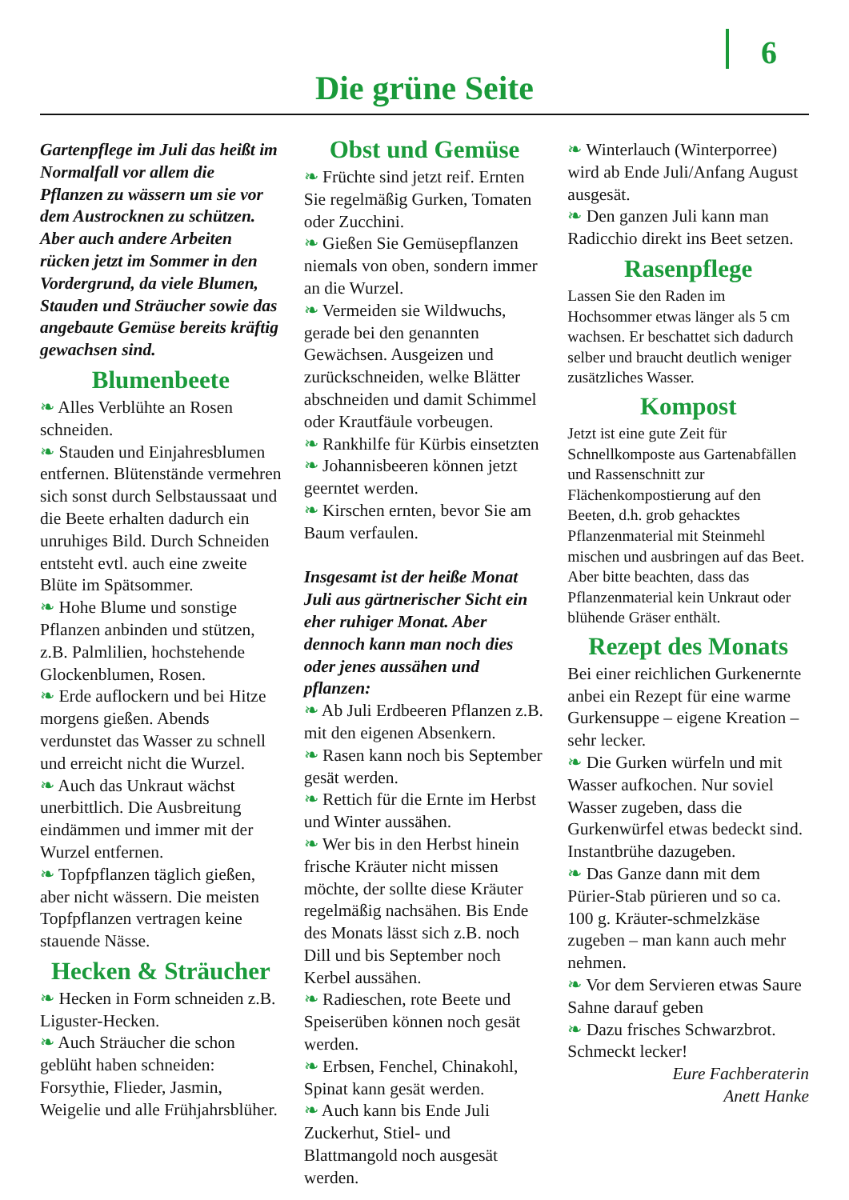6
Die grüne Seite
Gartenpflege im Juli das heißt im Normalfall vor allem die Pflanzen zu wässern um sie vor dem Austrocknen zu schützen. Aber auch andere Arbeiten rücken jetzt im Sommer in den Vordergrund, da viele Blumen, Stauden und Sträucher sowie das angebaute Gemüse bereits kräftig gewachsen sind.
Blumenbeete
❧ Alles Verblühte an Rosen schneiden.
❧ Stauden und Einjahresblumen entfernen. Blütenstände vermehren sich sonst durch Selbstaussaat und die Beete erhalten dadurch ein unruhiges Bild. Durch Schneiden entsteht evtl. auch eine zweite Blüte im Spätsommer.
❧ Hohe Blume und sonstige Pflanzen anbinden und stützen, z.B. Palmlilien, hochstehende Glockenblumen, Rosen.
❧ Erde auflockern und bei Hitze morgens gießen. Abends verdunstet das Wasser zu schnell und erreicht nicht die Wurzel.
❧ Auch das Unkraut wächst unerbittlich. Die Ausbreitung eindämmen und immer mit der Wurzel entfernen.
❧ Topfpflanzen täglich gießen, aber nicht wässern. Die meisten Topfpflanzen vertragen keine stauende Nässe.
Hecken & Sträucher
❧ Hecken in Form schneiden z.B. Liguster-Hecken.
❧ Auch Sträucher die schon geblüht haben schneiden: Forsythie, Flieder, Jasmin, Weigelie und alle Frühjahrsblüher.
Obst und Gemüse
❧ Früchte sind jetzt reif. Ernten Sie regelmäßig Gurken, Tomaten oder Zucchini.
❧ Gießen Sie Gemüsepflanzen niemals von oben, sondern immer an die Wurzel.
❧ Vermeiden sie Wildwuchs, gerade bei den genannten Gewächsen. Ausgeizen und zurückschneiden, welke Blätter abschneiden und damit Schimmel oder Krautfäule vorbeugen.
❧ Rankhilfe für Kürbis einsetzten
❧ Johannisbeeren können jetzt geerntet werden.
❧ Kirschen ernten, bevor Sie am Baum verfaulen.
Insgesamt ist der heiße Monat Juli aus gärtnerischer Sicht ein eher ruhiger Monat. Aber dennoch kann man noch dies oder jenes aussähen und pflanzen:
❧ Ab Juli Erdbeeren Pflanzen z.B. mit den eigenen Absenkern.
❧ Rasen kann noch bis September gesät werden.
❧ Rettich für die Ernte im Herbst und Winter aussähen.
❧ Wer bis in den Herbst hinein frische Kräuter nicht missen möchte, der sollte diese Kräuter regelmäßig nachsähen. Bis Ende des Monats lässt sich z.B. noch Dill und bis September noch Kerbel aussähen.
❧ Radieschen, rote Beete und Speiserüben können noch gesät werden.
❧ Erbsen, Fenchel, Chinakohl, Spinat kann gesät werden.
❧ Auch kann bis Ende Juli Zuckerhut, Stiel- und Blattmangold noch ausgesät werden.
❧ Winterlauch (Winterporree) wird ab Ende Juli/Anfang August ausgesät.
❧ Den ganzen Juli kann man Radicchio direkt ins Beet setzen.
Rasenpflege
Lassen Sie den Raden im Hochsommer etwas länger als 5 cm wachsen. Er beschattet sich dadurch selber und braucht deutlich weniger zusätzliches Wasser.
Kompost
Jetzt ist eine gute Zeit für Schnellkomposte aus Gartenabfällen und Rassenschnitt zur Flächenkompostierung auf den Beeten, d.h. grob gehacktes Pflanzenmaterial mit Steinmehl mischen und ausbringen auf das Beet. Aber bitte beachten, dass das Pflanzenmaterial kein Unkraut oder blühende Gräser enthält.
Rezept des Monats
Bei einer reichlichen Gurkenernte anbei ein Rezept für eine warme Gurkensuppe – eigene Kreation – sehr lecker.
❧ Die Gurken würfeln und mit Wasser aufkochen. Nur soviel Wasser zugeben, dass die Gurkenwürfel etwas bedeckt sind. Instantbrühe dazugeben.
❧ Das Ganze dann mit dem Pürier-Stab pürieren und so ca. 100 g. Kräuter-schmelzkäse zugeben – man kann auch mehr nehmen.
❧ Vor dem Servieren etwas Saure Sahne darauf geben
❧ Dazu frisches Schwarzbrot. Schmeckt lecker!
Eure Fachberaterin
Anett Hanke